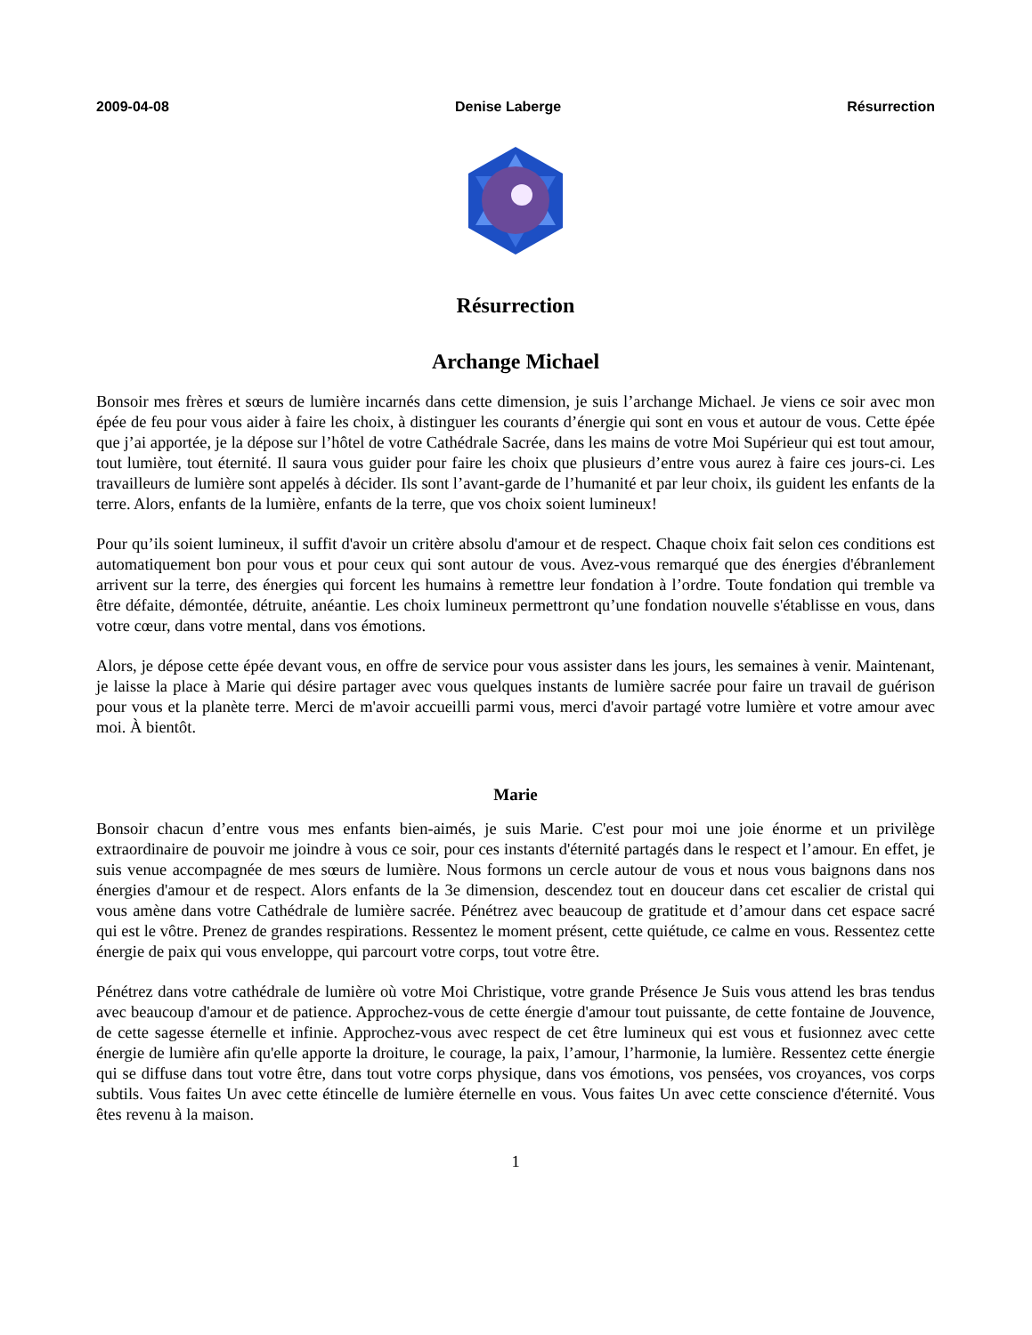2009-04-08 Denise Laberge Résurrection
Résurrection
Archange Michael
Bonsoir mes frères et sœurs de lumière incarnés dans cette dimension, je suis l’archange Michael. Je viens ce soir avec mon épée de feu pour vous aider à faire les choix, à distinguer les courants d’énergie qui sont en vous et autour de vous. Cette épée que j’ai apportée, je la dépose sur l’hôtel de votre Cathédrale Sacrée, dans les mains de votre Moi Supérieur qui est tout amour, tout lumière, tout éternité. Il saura vous guider pour faire les choix que plusieurs d’entre vous aurez à faire ces jours-ci. Les travailleurs de lumière sont appelés à décider. Ils sont l’avant-garde de l’humanité et par leur choix, ils guident les enfants de la terre. Alors, enfants de la lumière, enfants de la terre, que vos choix soient lumineux!
Pour qu’ils soient lumineux, il suffit d'avoir un critère absolu d'amour et de respect. Chaque choix fait selon ces conditions est automatiquement bon pour vous et pour ceux qui sont autour de vous. Avez-vous remarqué que des énergies d'ébranlement arrivent sur la terre, des énergies qui forcent les humains à remettre leur fondation à l’ordre. Toute fondation qui tremble va être défaite, démontée, détruite, anéantie. Les choix lumineux permettront qu’une fondation nouvelle s'établisse en vous, dans votre cœur, dans votre mental, dans vos émotions.
Alors, je dépose cette épée devant vous, en offre de service pour vous assister dans les jours, les semaines à venir. Maintenant, je laisse la place à Marie qui désire partager avec vous quelques instants de lumière sacrée pour faire un travail de guérison pour vous et la planète terre. Merci de m'avoir accueilli parmi vous, merci d'avoir partagé votre lumière et votre amour avec moi. À bientôt.
Marie
Bonsoir chacun d’entre vous mes enfants bien-aimés, je suis Marie. C'est pour moi une joie énorme et un privilège extraordinaire de pouvoir me joindre à vous ce soir, pour ces instants d'éternité partagés dans le respect et l’amour. En effet, je suis venue accompagnée de mes sœurs de lumière. Nous formons un cercle autour de vous et nous vous baignons dans nos énergies d'amour et de respect. Alors enfants de la 3e dimension, descendez tout en douceur dans cet escalier de cristal qui vous amène dans votre Cathédrale de lumière sacrée. Pénétrez avec beaucoup de gratitude et d’amour dans cet espace sacré qui est le vôtre. Prenez de grandes respirations. Ressentez le moment présent, cette quiétude, ce calme en vous. Ressentez cette énergie de paix qui vous enveloppe, qui parcourt votre corps, tout votre être.
Pénétrez dans votre cathédrale de lumière où votre Moi Christique, votre grande Présence Je Suis vous attend les bras tendus avec beaucoup d'amour et de patience. Approchez-vous de cette énergie d'amour tout puissante, de cette fontaine de Jouvence, de cette sagesse éternelle et infinie. Approchez-vous avec respect de cet être lumineux qui est vous et fusionnez avec cette énergie de lumière afin qu'elle apporte la droiture, le courage, la paix, l’amour, l’harmonie, la lumière. Ressentez cette énergie qui se diffuse dans tout votre être, dans tout votre corps physique, dans vos émotions, vos pensées, vos croyances, vos corps subtils. Vous faites Un avec cette étincelle de lumière éternelle en vous. Vous faites Un avec cette conscience d'éternité. Vous êtes revenu à la maison.
1